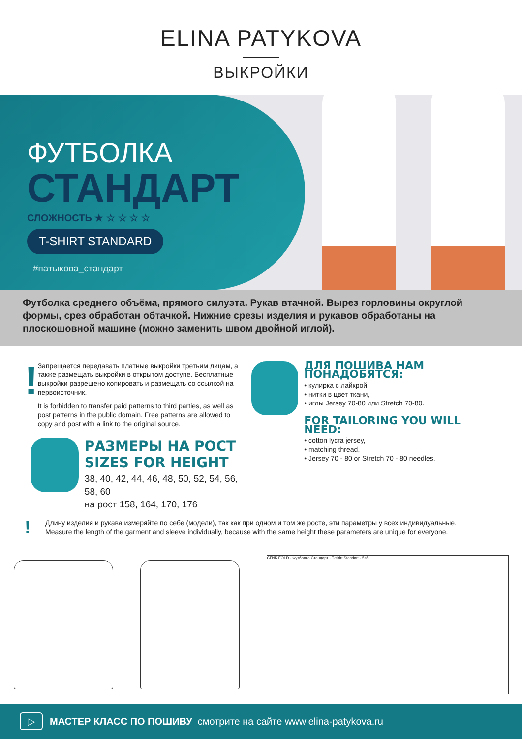ELINA PATYKOVA
ВЫКРОЙКИ
ФУТБОЛКА
СТАНДАРТ
СЛОЖНОСТЬ ★ ☆ ☆ ☆ ☆
T-SHIRT STANDARD
#патыкова_стандарт
Футболка среднего объёма, прямого силуэта. Рукав втачной. Вырез горловины округлой формы, срез обработан обтачкой. Нижние срезы изделия и рукавов обработаны на плоскошовной машине (можно заменить швом двойной иглой).
!
Запрещается передавать платные выкройки третьим лицам, а также размещать выкройки в открытом доступе. Бесплатные выкройки разрешено копировать и размещать со ссылкой на первоисточник.
It is forbidden to transfer paid patterns to third parties, as well as post patterns in the public domain. Free patterns are allowed to copy and post with a link to the original source.
РАЗМЕРЫ НА РОСТ
SIZES FOR HEIGHT
38, 40, 42, 44, 46, 48, 50, 52, 54, 56, 58, 60
на рост 158, 164, 170, 176
ДЛЯ ПОШИВА НАМ ПОНАДОБЯТСЯ:
• кулирка с лайкрой,
• нитки в цвет ткани,
• иглы Jersey 70-80 или Stretch 70-80.
FOR TAILORING YOU WILL NEED:
• cotton lycra jersey,
• matching thread,
• Jersey 70 - 80 or Stretch 70 - 80 needles.
!
Длину изделия и рукава измеряйте по себе (модели), так как при одном и том же росте, эти параметры у всех индивидуальные.
Measure the length of the garment and sleeve individually, because with the same height these parameters are unique for everyone.
СГИБ FOLD · Футболка Стандарт · T-shirt Standart · 5×5
▷ МАСТЕР КЛАСС ПО ПОШИВУ смотрите на сайте www.elina-patykova.ru